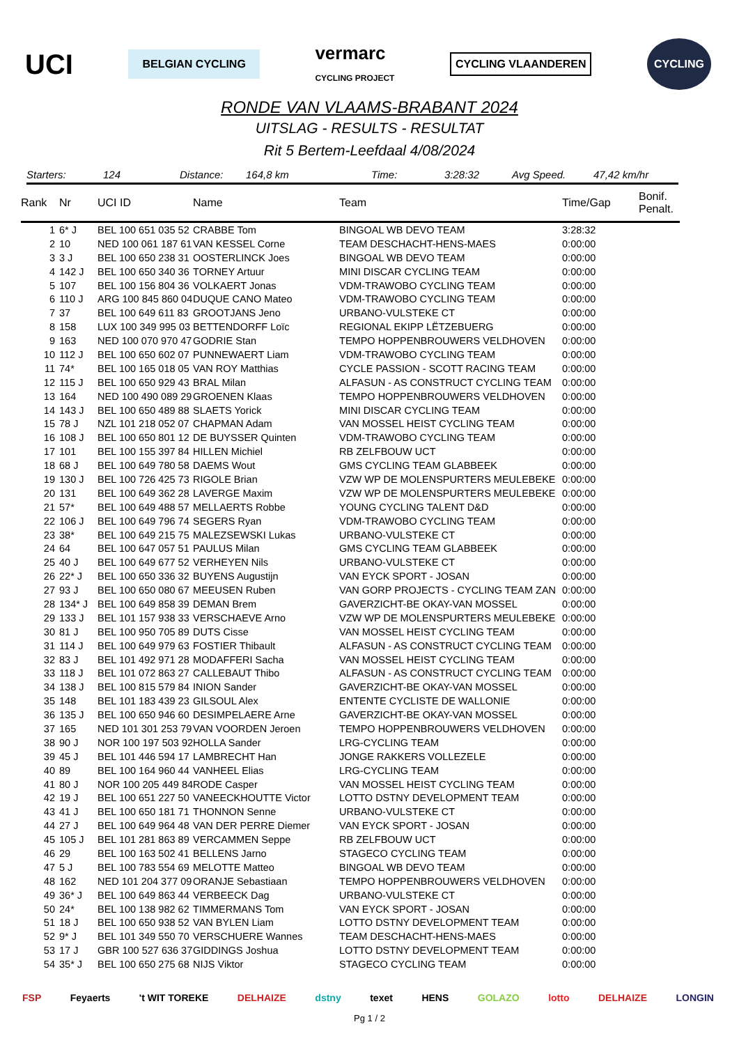UCI BELGIAN CYCLING vermarc
CYCLING PROJECT CYCLING VLAANDEREN CYCLING
RONDE VAN VLAAMS-BRABANT 2024
UITSLAG - RESULTS - RESULTAT
Rit 5 Bertem-Leefdaal 4/08/2024
Starters: 124 Distance: 164,8 km Time: 3:28:32 Avg Speed. 47,42 km/hr
| Rank | Nr | UCI ID | Name | Team | Time/Gap | Bonif. Penalt. |
| --- | --- | --- | --- | --- | --- | --- |
| 1 | 6* J | BEL 100 651 035 52 | CRABBE Tom | BINGOAL WB DEVO TEAM | 3:28:32 | |
| 2 | 10 | NED 100 061 187 61 | VAN KESSEL Corne | TEAM DESCHACHT-HENS-MAES | 0:00:00 | |
| 3 | 3 J | BEL 100 650 238 31 | OOSTERLINCK Joes | BINGOAL WB DEVO TEAM | 0:00:00 | |
| 4 | 142 J | BEL 100 650 340 36 | TORNEY Artuur | MINI DISCAR CYCLING TEAM | 0:00:00 | |
| 5 | 107 | BEL 100 156 804 36 | VOLKAERT Jonas | VDM-TRAWOBO CYCLING TEAM | 0:00:00 | |
| 6 | 110 J | ARG 100 845 860 04 | DUQUE CANO Mateo | VDM-TRAWOBO CYCLING TEAM | 0:00:00 | |
| 7 | 37 | BEL 100 649 611 83 | GROOTJANS Jeno | URBANO-VULSTEKE CT | 0:00:00 | |
| 8 | 158 | LUX 100 349 995 03 | BETTENDORFF Loïc | REGIONAL EKIPP LËTZEBUERG | 0:00:00 | |
| 9 | 163 | NED 100 070 970 47 | GODRIE Stan | TEMPO HOPPENBROUWERS VELDHOVEN | 0:00:00 | |
| 10 | 112 J | BEL 100 650 602 07 | PUNNEWAERT Liam | VDM-TRAWOBO CYCLING TEAM | 0:00:00 | |
| 11 | 74* | BEL 100 165 018 05 | VAN ROY Matthias | CYCLE PASSION - SCOTT RACING TEAM | 0:00:00 | |
| 12 | 115 J | BEL 100 650 929 43 | BRAL Milan | ALFASUN - AS CONSTRUCT CYCLING TEAM | 0:00:00 | |
| 13 | 164 | NED 100 490 089 29 | GROENEN Klaas | TEMPO HOPPENBROUWERS VELDHOVEN | 0:00:00 | |
| 14 | 143 J | BEL 100 650 489 88 | SLAETS Yorick | MINI DISCAR CYCLING TEAM | 0:00:00 | |
| 15 | 78 J | NZL 101 218 052 07 | CHAPMAN Adam | VAN MOSSEL HEIST CYCLING TEAM | 0:00:00 | |
| 16 | 108 J | BEL 100 650 801 12 | DE BUYSSER Quinten | VDM-TRAWOBO CYCLING TEAM | 0:00:00 | |
| 17 | 101 | BEL 100 155 397 84 | HILLEN Michiel | RB ZELFBOUW UCT | 0:00:00 | |
| 18 | 68 J | BEL 100 649 780 58 | DAEMS Wout | GMS CYCLING TEAM GLABBEEK | 0:00:00 | |
| 19 | 130 J | BEL 100 726 425 73 | RIGOLE Brian | VZW WP DE MOLENSPURTERS MEULEBEKE | 0:00:00 | |
| 20 | 131 | BEL 100 649 362 28 | LAVERGE Maxim | VZW WP DE MOLENSPURTERS MEULEBEKE | 0:00:00 | |
| 21 | 57* | BEL 100 649 488 57 | MELLAERTS Robbe | YOUNG CYCLING TALENT D&D | 0:00:00 | |
| 22 | 106 J | BEL 100 649 796 74 | SEGERS Ryan | VDM-TRAWOBO CYCLING TEAM | 0:00:00 | |
| 23 | 38* | BEL 100 649 215 75 | MALEZSEWSKI Lukas | URBANO-VULSTEKE CT | 0:00:00 | |
| 24 | 64 | BEL 100 647 057 51 | PAULUS Milan | GMS CYCLING TEAM GLABBEEK | 0:00:00 | |
| 25 | 40 J | BEL 100 649 677 52 | VERHEYEN Nils | URBANO-VULSTEKE CT | 0:00:00 | |
| 26 | 22* J | BEL 100 650 336 32 | BUYENS Augustijn | VAN EYCK SPORT - JOSAN | 0:00:00 | |
| 27 | 93 J | BEL 100 650 080 67 | MEEUSEN Ruben | VAN GORP PROJECTS - CYCLING TEAM ZAN | 0:00:00 | |
| 28 | 134* J | BEL 100 649 858 39 | DEMAN Brem | GAVERZICHT-BE OKAY-VAN MOSSEL | 0:00:00 | |
| 29 | 133 J | BEL 101 157 938 33 | VERSCHAEVE Arno | VZW WP DE MOLENSPURTERS MEULEBEKE | 0:00:00 | |
| 30 | 81 J | BEL 100 950 705 89 | DUTS Cisse | VAN MOSSEL HEIST CYCLING TEAM | 0:00:00 | |
| 31 | 114 J | BEL 100 649 979 63 | FOSTIER Thibault | ALFASUN - AS CONSTRUCT CYCLING TEAM | 0:00:00 | |
| 32 | 83 J | BEL 101 492 971 28 | MODAFFERI Sacha | VAN MOSSEL HEIST CYCLING TEAM | 0:00:00 | |
| 33 | 118 J | BEL 101 072 863 27 | CALLEBAUT Thibo | ALFASUN - AS CONSTRUCT CYCLING TEAM | 0:00:00 | |
| 34 | 138 J | BEL 100 815 579 84 | INION Sander | GAVERZICHT-BE OKAY-VAN MOSSEL | 0:00:00 | |
| 35 | 148 | BEL 101 183 439 23 | GILSOUL Alex | ENTENTE CYCLISTE DE WALLONIE | 0:00:00 | |
| 36 | 135 J | BEL 100 650 946 60 | DESIMPELAERE Arne | GAVERZICHT-BE OKAY-VAN MOSSEL | 0:00:00 | |
| 37 | 165 | NED 101 301 253 79 | VAN VOORDEN Jeroen | TEMPO HOPPENBROUWERS VELDHOVEN | 0:00:00 | |
| 38 | 90 J | NOR 100 197 503 92 | HOLLA Sander | LRG-CYCLING TEAM | 0:00:00 | |
| 39 | 45 J | BEL 101 446 594 17 | LAMBRECHT Han | JONGE RAKKERS VOLLEZELE | 0:00:00 | |
| 40 | 89 | BEL 100 164 960 44 | VANHEEL Elias | LRG-CYCLING TEAM | 0:00:00 | |
| 41 | 80 J | NOR 100 205 449 84 | RODE Casper | VAN MOSSEL HEIST CYCLING TEAM | 0:00:00 | |
| 42 | 19 J | BEL 100 651 227 50 | VANEECKHOUTTE Victor | LOTTO DSTNY DEVELOPMENT TEAM | 0:00:00 | |
| 43 | 41 J | BEL 100 650 181 71 | THONNON Senne | URBANO-VULSTEKE CT | 0:00:00 | |
| 44 | 27 J | BEL 100 649 964 48 | VAN DER PERRE Diemer | VAN EYCK SPORT - JOSAN | 0:00:00 | |
| 45 | 105 J | BEL 101 281 863 89 | VERCAMMEN Seppe | RB ZELFBOUW UCT | 0:00:00 | |
| 46 | 29 | BEL 100 163 502 41 | BELLENS Jarno | STAGECO CYCLING TEAM | 0:00:00 | |
| 47 | 5 J | BEL 100 783 554 69 | MELOTTE Matteo | BINGOAL WB DEVO TEAM | 0:00:00 | |
| 48 | 162 | NED 101 204 377 09 | ORANJE Sebastiaan | TEMPO HOPPENBROUWERS VELDHOVEN | 0:00:00 | |
| 49 | 36* J | BEL 100 649 863 44 | VERBEECK Dag | URBANO-VULSTEKE CT | 0:00:00 | |
| 50 | 24* | BEL 100 138 982 62 | TIMMERMANS Tom | VAN EYCK SPORT - JOSAN | 0:00:00 | |
| 51 | 18 J | BEL 100 650 938 52 | VAN BYLEN Liam | LOTTO DSTNY DEVELOPMENT TEAM | 0:00:00 | |
| 52 | 9* J | BEL 101 349 550 70 | VERSCHUERE Wannes | TEAM DESCHACHT-HENS-MAES | 0:00:00 | |
| 53 | 17 J | GBR 100 527 636 37 | GIDDINGS Joshua | LOTTO DSTNY DEVELOPMENT TEAM | 0:00:00 | |
| 54 | 35* J | BEL 100 650 275 68 | NIJS Viktor | STAGECO CYCLING TEAM | 0:00:00 | |
FSP Feyaerts 't WIT TOREKE DELHAIZE dstny texet HENS GOLAZO lotto DELHAIZE LONGIN
Pg 1 / 2